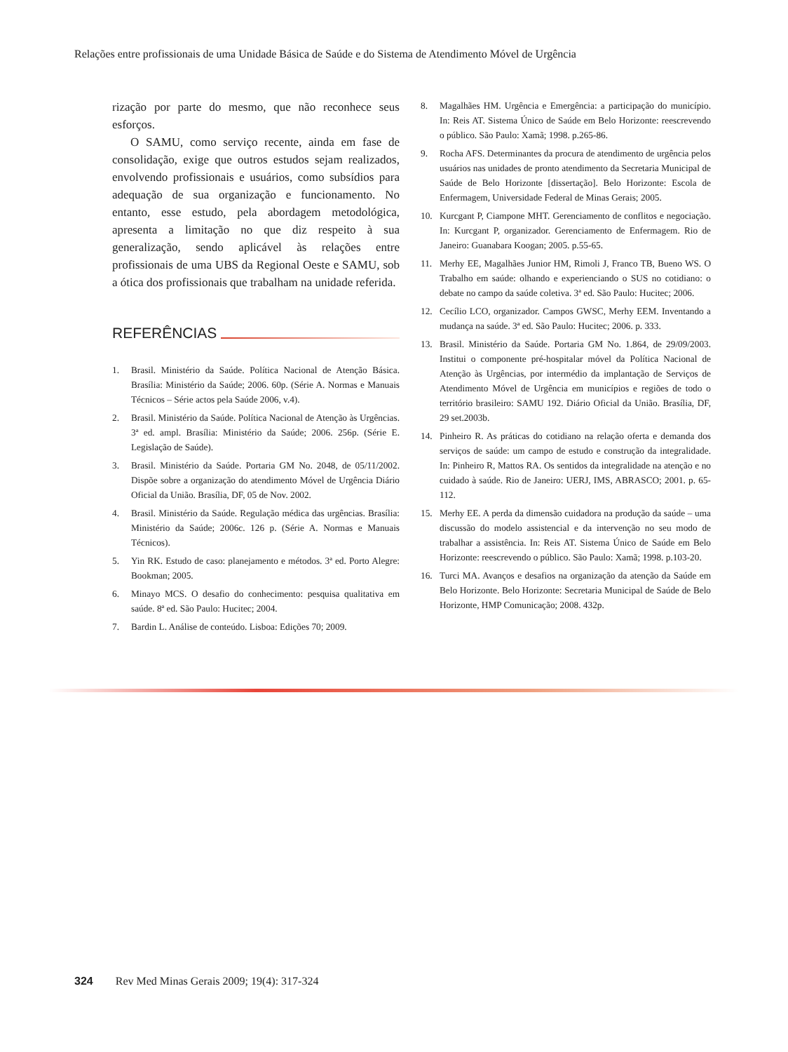Relações entre profissionais de uma Unidade Básica de Saúde e do Sistema de Atendimento Móvel de Urgência
rização por parte do mesmo, que não reconhece seus esforços.
O SAMU, como serviço recente, ainda em fase de consolidação, exige que outros estudos sejam realizados, envolvendo profissionais e usuários, como subsídios para adequação de sua organização e funcionamento. No entanto, esse estudo, pela abordagem metodológica, apresenta a limitação no que diz respeito à sua generalização, sendo aplicável às relações entre profissionais de uma UBS da Regional Oeste e SAMU, sob a ótica dos profissionais que trabalham na unidade referida.
REFERÊNCIAS
1. Brasil. Ministério da Saúde. Política Nacional de Atenção Básica. Brasília: Ministério da Saúde; 2006. 60p. (Série A. Normas e Manuais Técnicos – Série actos pela Saúde 2006, v.4).
2. Brasil. Ministério da Saúde. Política Nacional de Atenção às Urgências. 3ª ed. ampl. Brasília: Ministério da Saúde; 2006. 256p. (Série E. Legislação de Saúde).
3. Brasil. Ministério da Saúde. Portaria GM No. 2048, de 05/11/2002. Dispõe sobre a organização do atendimento Móvel de Urgência Diário Oficial da União. Brasília, DF, 05 de Nov. 2002.
4. Brasil. Ministério da Saúde. Regulação médica das urgências. Brasília: Ministério da Saúde; 2006c. 126 p. (Série A. Normas e Manuais Técnicos).
5. Yin RK. Estudo de caso: planejamento e métodos. 3ª ed. Porto Alegre: Bookman; 2005.
6. Minayo MCS. O desafio do conhecimento: pesquisa qualitativa em saúde. 8ª ed. São Paulo: Hucitec; 2004.
7. Bardin L. Análise de conteúdo. Lisboa: Edições 70; 2009.
8. Magalhães HM. Urgência e Emergência: a participação do município. In: Reis AT. Sistema Único de Saúde em Belo Horizonte: reescrevendo o público. São Paulo: Xamã; 1998. p.265-86.
9. Rocha AFS. Determinantes da procura de atendimento de urgência pelos usuários nas unidades de pronto atendimento da Secretaria Municipal de Saúde de Belo Horizonte [dissertação]. Belo Horizonte: Escola de Enfermagem, Universidade Federal de Minas Gerais; 2005.
10. Kurcgant P, Ciampone MHT. Gerenciamento de conflitos e negociação. In: Kurcgant P, organizador. Gerenciamento de Enfermagem. Rio de Janeiro: Guanabara Koogan; 2005. p.55-65.
11. Merhy EE, Magalhães Junior HM, Rimoli J, Franco TB, Bueno WS. O Trabalho em saúde: olhando e experienciando o SUS no cotidiano: o debate no campo da saúde coletiva. 3ª ed. São Paulo: Hucitec; 2006.
12. Cecílio LCO, organizador. Campos GWSC, Merhy EEM. Inventando a mudança na saúde. 3ª ed. São Paulo: Hucitec; 2006. p. 333.
13. Brasil. Ministério da Saúde. Portaria GM No. 1.864, de 29/09/2003. Institui o componente pré-hospitalar móvel da Política Nacional de Atenção às Urgências, por intermédio da implantação de Serviços de Atendimento Móvel de Urgência em municípios e regiões de todo o território brasileiro: SAMU 192. Diário Oficial da União. Brasília, DF, 29 set.2003b.
14. Pinheiro R. As práticas do cotidiano na relação oferta e demanda dos serviços de saúde: um campo de estudo e construção da integralidade. In: Pinheiro R, Mattos RA. Os sentidos da integralidade na atenção e no cuidado à saúde. Rio de Janeiro: UERJ, IMS, ABRASCO; 2001. p. 65-112.
15. Merhy EE. A perda da dimensão cuidadora na produção da saúde – uma discussão do modelo assistencial e da intervenção no seu modo de trabalhar a assistência. In: Reis AT. Sistema Único de Saúde em Belo Horizonte: reescrevendo o público. São Paulo: Xamã; 1998. p.103-20.
16. Turci MA. Avanços e desafios na organização da atenção da Saúde em Belo Horizonte. Belo Horizonte: Secretaria Municipal de Saúde de Belo Horizonte, HMP Comunicação; 2008. 432p.
324 Rev Med Minas Gerais 2009; 19(4): 317-324